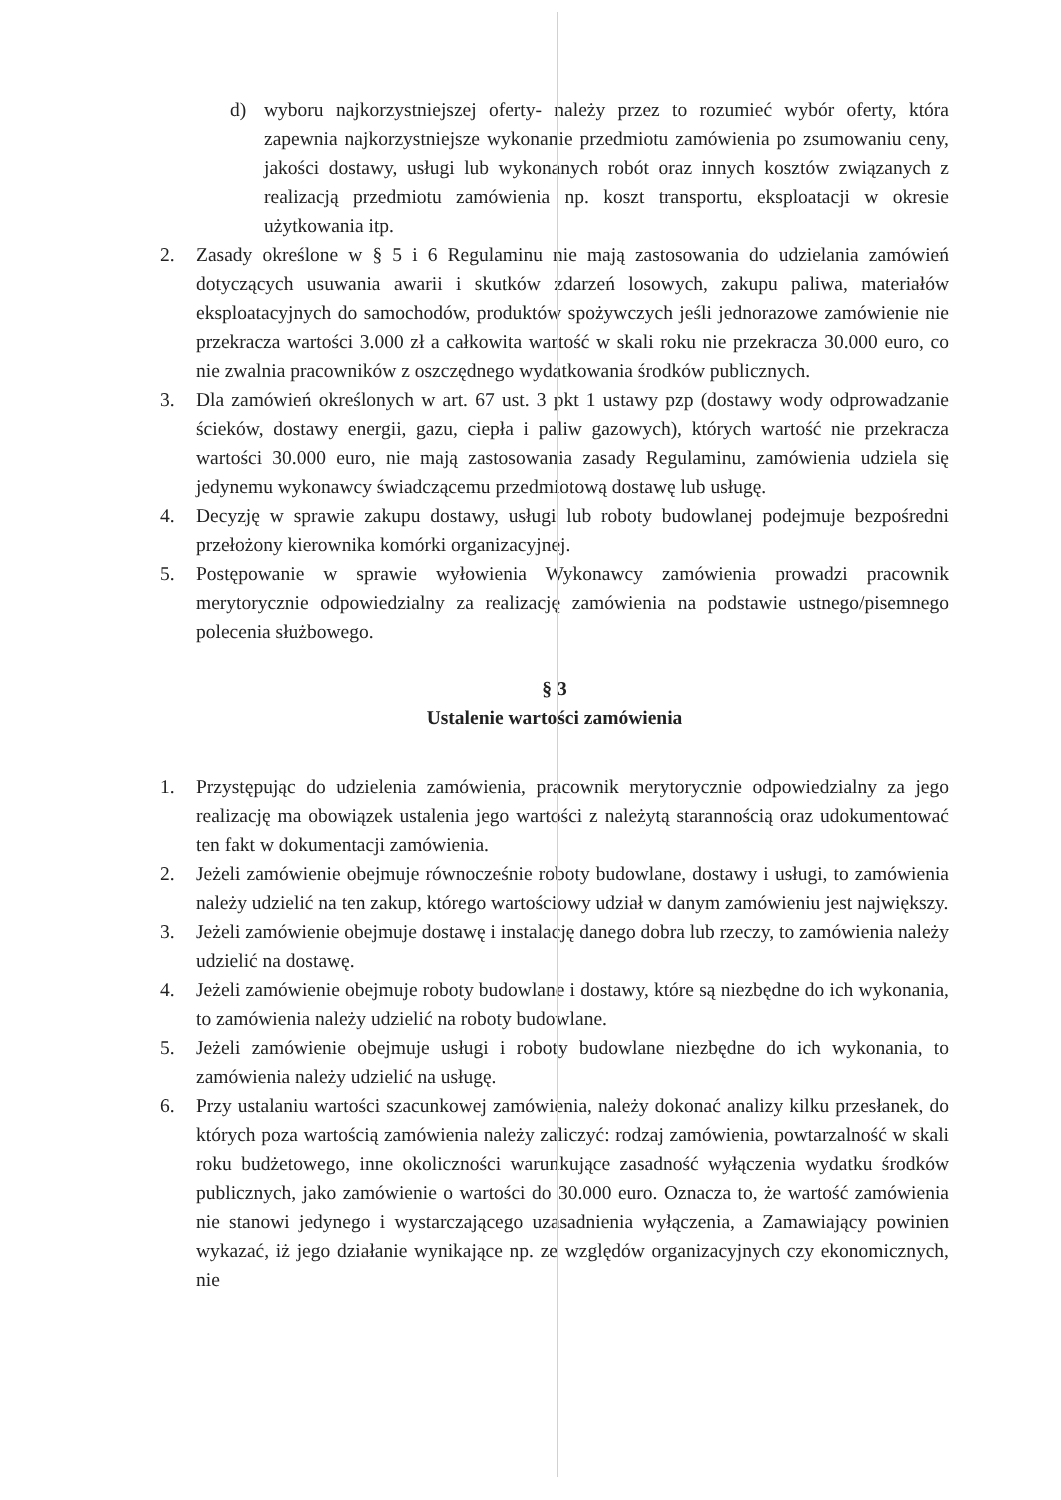d) wyboru najkorzystniejszej oferty- należy przez to rozumieć wybór oferty, która zapewnia najkorzystniejsze wykonanie przedmiotu zamówienia po zsumowaniu ceny, jakości dostawy, usługi lub wykonanych robót oraz innych kosztów związanych z realizacją przedmiotu zamówienia np. koszt transportu, eksploatacji w okresie użytkowania itp.
2. Zasady określone w § 5 i 6 Regulaminu nie mają zastosowania do udzielania zamówień dotyczących usuwania awarii i skutków zdarzeń losowych, zakupu paliwa, materiałów eksploatacyjnych do samochodów, produktów spożywczych jeśli jednorazowe zamówienie nie przekracza wartości 3.000 zł a całkowita wartość w skali roku nie przekracza 30.000 euro, co nie zwalnia pracowników z oszczędnego wydatkowania środków publicznych.
3. Dla zamówień określonych w art. 67 ust. 3 pkt 1 ustawy pzp (dostawy wody odprowadzanie ścieków, dostawy energii, gazu, ciepła i paliw gazowych), których wartość nie przekracza wartości 30.000 euro, nie mają zastosowania zasady Regulaminu, zamówienia udziela się jedynemu wykonawcy świadczącemu przedmiotową dostawę lub usługę.
4. Decyzję w sprawie zakupu dostawy, usługi lub roboty budowlanej podejmuje bezpośredni przełożony kierownika komórki organizacyjnej.
5. Postępowanie w sprawie wyłowienia Wykonawcy zamówienia prowadzi pracownik merytorycznie odpowiedzialny za realizację zamówienia na podstawie ustnego/pisemnego polecenia służbowego.
§ 3
Ustalenie wartości zamówienia
1. Przystępując do udzielenia zamówienia, pracownik merytorycznie odpowiedzialny za jego realizację ma obowiązek ustalenia jego wartości z należytą starannością oraz udokumentować ten fakt w dokumentacji zamówienia.
2. Jeżeli zamówienie obejmuje równocześnie roboty budowlane, dostawy i usługi, to zamówienia należy udzielić na ten zakup, którego wartościowy udział w danym zamówieniu jest największy.
3. Jeżeli zamówienie obejmuje dostawę i instalację danego dobra lub rzeczy, to zamówienia należy udzielić na dostawę.
4. Jeżeli zamówienie obejmuje roboty budowlane i dostawy, które są niezbędne do ich wykonania, to zamówienia należy udzielić na roboty budowlane.
5. Jeżeli zamówienie obejmuje usługi i roboty budowlane niezbędne do ich wykonania, to zamówienia należy udzielić na usługę.
6. Przy ustalaniu wartości szacunkowej zamówienia, należy dokonać analizy kilku przesłanek, do których poza wartością zamówienia należy zaliczyć: rodzaj zamówienia, powtarzalność w skali roku budżetowego, inne okoliczności warunkujące zasadność wyłączenia wydatku środków publicznych, jako zamówienie o wartości do 30.000 euro. Oznacza to, że wartość zamówienia nie stanowi jedynego i wystarczającego uzasadnienia wyłączenia, a Zamawiający powinien wykazać, iż jego działanie wynikające np. ze względów organizacyjnych czy ekonomicznych, nie